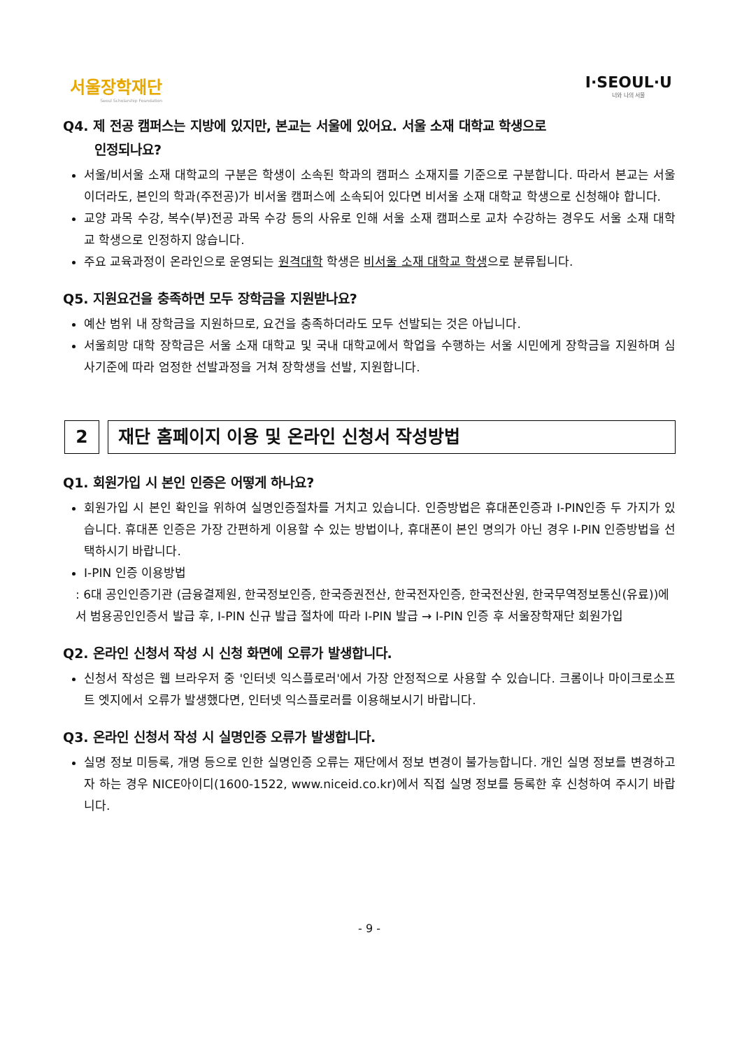서울장학재단
Seoul Scholarship Foundation
I·SEOUL·U
너와 나의 서울
Q4. 제 전공 캠퍼스는 지방에 있지만, 본교는 서울에 있어요. 서울 소재 대학교 학생으로
인정되나요?
서울/비서울 소재 대학교의 구분은 학생이 소속된 학과의 캠퍼스 소재지를 기준으로 구분합니다. 따라서 본교는 서울이더라도, 본인의 학과(주전공)가 비서울 캠퍼스에 소속되어 있다면 비서울 소재 대학교 학생으로 신청해야 합니다.
교양 과목 수강, 복수(부)전공 과목 수강 등의 사유로 인해 서울 소재 캠퍼스로 교차 수강하는 경우도 서울 소재 대학교 학생으로 인정하지 않습니다.
주요 교육과정이 온라인으로 운영되는 원격대학 학생은 비서울 소재 대학교 학생으로 분류됩니다.
Q5. 지원요건을 충족하면 모두 장학금을 지원받나요?
예산 범위 내 장학금을 지원하므로, 요건을 충족하더라도 모두 선발되는 것은 아닙니다.
서울희망 대학 장학금은 서울 소재 대학교 및 국내 대학교에서 학업을 수행하는 서울 시민에게 장학금을 지원하며 심사기준에 따라 엄정한 선발과정을 거쳐 장학생을 선발, 지원합니다.
2 재단 홈페이지 이용 및 온라인 신청서 작성방법
Q1. 회원가입 시 본인 인증은 어떻게 하나요?
회원가입 시 본인 확인을 위하여 실명인증절차를 거치고 있습니다. 인증방법은 휴대폰인증과 I-PIN인증 두 가지가 있습니다. 휴대폰 인증은 가장 간편하게 이용할 수 있는 방법이나, 휴대폰이 본인 명의가 아닌 경우 I-PIN 인증방법을 선택하시기 바랍니다.
I-PIN 인증 이용방법
: 6대 공인인증기관 (금융결제원, 한국정보인증, 한국증권전산, 한국전자인증, 한국전산원, 한국무역정보통신(유료))에서 범용공인인증서 발급 후, I-PIN 신규 발급 절차에 따라 I-PIN 발급 → I-PIN 인증 후 서울장학재단 회원가입
Q2. 온라인 신청서 작성 시 신청 화면에 오류가 발생합니다.
신청서 작성은 웹 브라우저 중 '인터넷 익스플로러'에서 가장 안정적으로 사용할 수 있습니다. 크롬이나 마이크로소프트 엣지에서 오류가 발생했다면, 인터넷 익스플로러를 이용해보시기 바랍니다.
Q3. 온라인 신청서 작성 시 실명인증 오류가 발생합니다.
실명 정보 미등록, 개명 등으로 인한 실명인증 오류는 재단에서 정보 변경이 불가능합니다. 개인 실명 정보를 변경하고자 하는 경우 NICE아이디(1600-1522, www.niceid.co.kr)에서 직접 실명 정보를 등록한 후 신청하여 주시기 바랍니다.
- 9 -